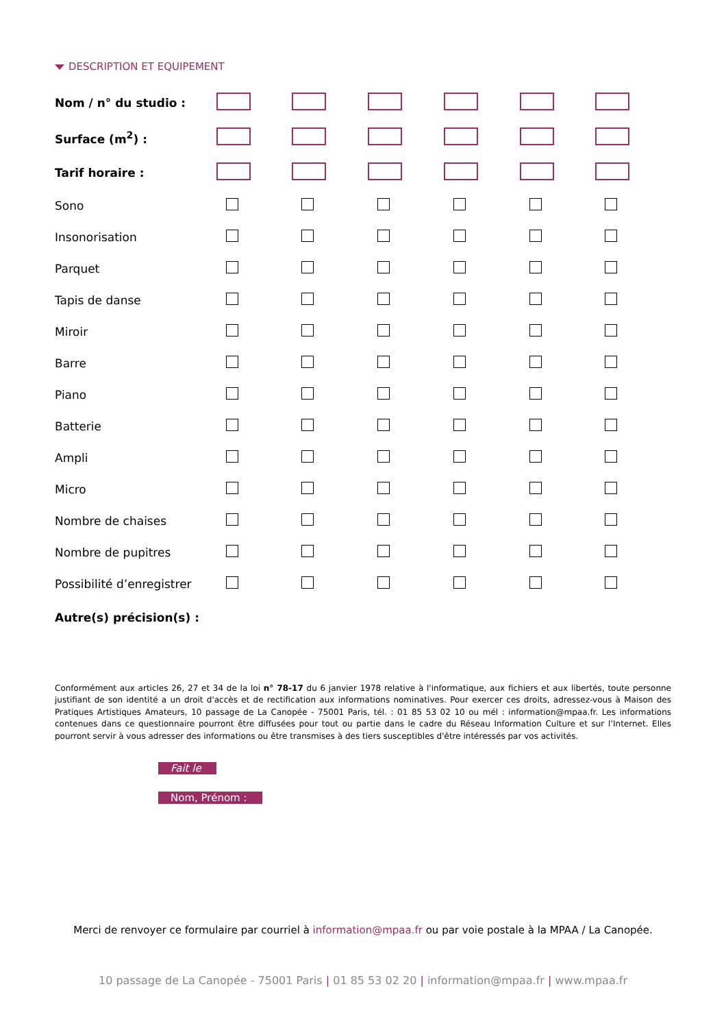DESCRIPTION ET EQUIPEMENT
| Nom / n° du studio : | | | | | | |
| Surface (m<sup>2</sup>) : | | | | | | |
| Tarif horaire : | | | | | | |
| Sono | | | | | | |
| Insonorisation | | | | | | |
| Parquet | | | | | | |
| Tapis de danse | | | | | | |
| Miroir | | | | | | |
| Barre | | | | | | |
| Piano | | | | | | |
| Batterie | | | | | | |
| Ampli | | | | | | |
| Micro | | | | | | |
| Nombre de chaises | | | | | | |
| Nombre de pupitres | | | | | | |
| Possibilité d’enregistrer | | | | | | |
| Autre(s) précision(s) : | | | | | | |
Conformément aux articles 26, 27 et 34 de la loi n° 78-17 du 6 janvier 1978 relative à l'informatique, aux fichiers et aux libertés, toute personne justifiant de son identité a un droit d'accès et de rectification aux informations nominatives. Pour exercer ces droits, adressez-vous à Maison des Pratiques Artistiques Amateurs, 10 passage de La Canopée - 75001 Paris, tél. : 01 85 53 02 10 ou mél : information@mpaa.fr. Les informations contenues dans ce questionnaire pourront être diffusées pour tout ou partie dans le cadre du Réseau Information Culture et sur l’Internet. Elles pourront servir à vous adresser des informations ou être transmises à des tiers susceptibles d'être intéressés par vos activités.
Fait le
Nom, Prénom :
Merci de renvoyer ce formulaire par courriel à information@mpaa.fr ou par voie postale à la MPAA / La Canopée.
10 passage de La Canopée - 75001 Paris | 01 85 53 02 20 | information@mpaa.fr | www.mpaa.fr